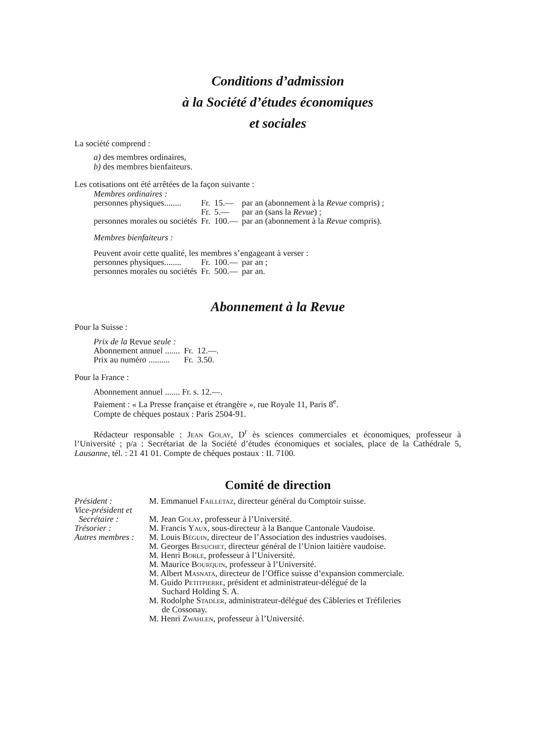Conditions d’admission
à la Société d’études économiques
et sociales
La société comprend :
a) des membres ordinaires,
b) des membres bienfaiteurs.
Les cotisations ont été arrêtées de la façon suivante :
Membres ordinaires :
| personnes physiques........ | Fr. | 15.— | par an (abonnement à la Revue compris) ; |
| | Fr. | 5.— | par an (sans la Revue ) ; |
| personnes morales ou sociétés | Fr. | 100.— | par an (abonnement à la Revue compris). |
Membres bienfaiteurs :
Peuvent avoir cette qualité, les membres s’engageant à verser :
| personnes physiques........ | Fr. | 100.— | par an ; |
| personnes morales ou sociétés | Fr. | 500.— | par an. |
Abonnement à la Revue
Pour la Suisse :
Prix de la Revue seule :
| Abonnement annuel ....... | Fr. | 12.—. |
| Prix au numéro .......... | Fr. | 3.50. |
Pour la France :
Abonnement annuel ....... Fr. s. 12.—.
Paiement : « La Presse française et étrangère », rue Royale 11, Paris 8<sup>e</sup>.
Compte de chèques postaux : Paris 2504-91.
Rédacteur responsable : Jean Golay, D<sup>r</sup> ès sciences commerciales et économiques, professeur à l’Université ; p/a : Secrétariat de la Société d’études économiques et sociales, place de la Cathédrale 5, Lausanne, tél. : 21 41 01. Compte de chèques postaux : II. 7100.
Comité de direction
| Président : | M. Emmanuel Failletaz , directeur général du Comptoir suisse. |
| Vice-président et Secrétaire : | M. Jean Golay , professeur à l’Université. |
| Trésorier : | M. Francis Yaux , sous-directeur à la Banque Cantonale Vaudoise. |
| Autres membres : | M. Louis Béguin , directeur de l’Association des industries vaudoises. M. Georges Besuchet , directeur général de l’Union laitière vaudoise. M. Henri Borle , professeur à l’Université. M. Maurice Bourquin , professeur à l’Université. M. Albert Masnata , directeur de l’Office suisse d’expansion commerciale. M. Guido Petitpierre , président et administrateur-délégué de la Suchard Holding S. A. M. Rodolphe Stadler , administrateur-délégué des Câbleries et Tréfileries de Cossonay. M. Henri Zwahlen , professeur à l’Université. |